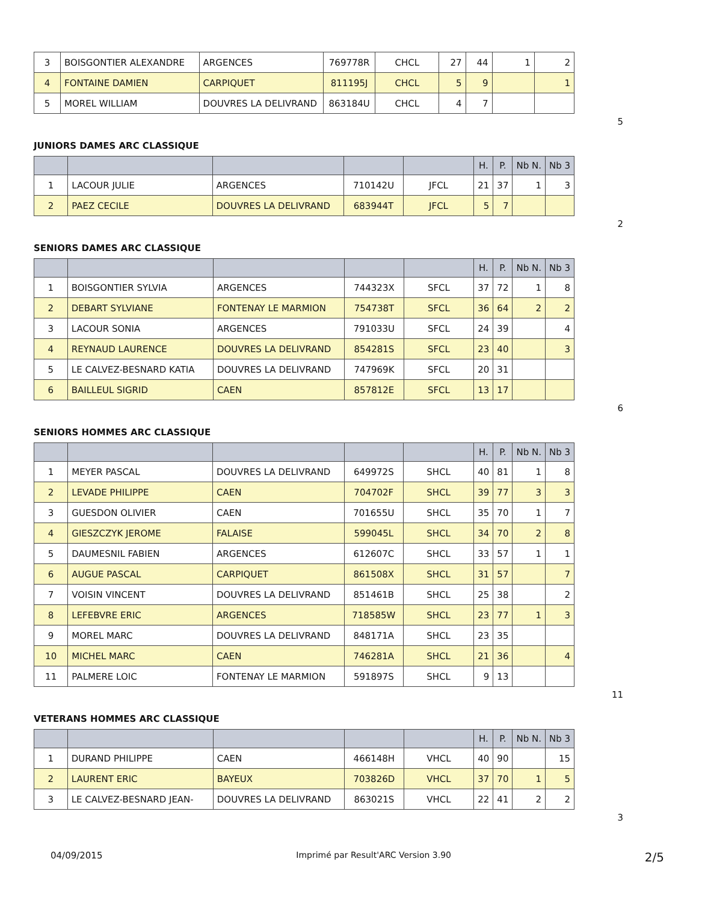| 3 | BOISGONTIER ALEXANDRE | ARGENCES | 769778R | CHCL | 27 | 44 | 1 | 2 |
| 4 | FONTAINE DAMIEN | CARPIQUET | 811195J | CHCL | 5 | 9 | | 1 |
| 5 | MOREL WILLIAM | DOUVRES LA DELIVRAND | 863184U | CHCL | 4 | 7 | | |
5
JUNIORS DAMES ARC CLASSIQUE
| | | | | | H. | P. | Nb N. | Nb 3 |
| --- | --- | --- | --- | --- | --- | --- | --- | --- |
| 1 | LACOUR JULIE | ARGENCES | 710142U | JFCL | 21 | 37 | 1 | 3 |
| 2 | PAEZ CECILE | DOUVRES LA DELIVRAND | 683944T | JFCL | 5 | 7 | | |
2
SENIORS DAMES ARC CLASSIQUE
| | | | | | H. | P. | Nb N. | Nb 3 |
| --- | --- | --- | --- | --- | --- | --- | --- | --- |
| 1 | BOISGONTIER SYLVIA | ARGENCES | 744323X | SFCL | 37 | 72 | 1 | 8 |
| 2 | DEBART SYLVIANE | FONTENAY LE MARMION | 754738T | SFCL | 36 | 64 | 2 | 2 |
| 3 | LACOUR SONIA | ARGENCES | 791033U | SFCL | 24 | 39 | | 4 |
| 4 | REYNAUD LAURENCE | DOUVRES LA DELIVRAND | 854281S | SFCL | 23 | 40 | | 3 |
| 5 | LE CALVEZ-BESNARD KATIA | DOUVRES LA DELIVRAND | 747969K | SFCL | 20 | 31 | | |
| 6 | BAILLEUL SIGRID | CAEN | 857812E | SFCL | 13 | 17 | | |
6
SENIORS HOMMES ARC CLASSIQUE
| | | | | | H. | P. | Nb N. | Nb 3 |
| --- | --- | --- | --- | --- | --- | --- | --- | --- |
| 1 | MEYER PASCAL | DOUVRES LA DELIVRAND | 649972S | SHCL | 40 | 81 | 1 | 8 |
| 2 | LEVADE PHILIPPE | CAEN | 704702F | SHCL | 39 | 77 | 3 | 3 |
| 3 | GUESDON OLIVIER | CAEN | 701655U | SHCL | 35 | 70 | 1 | 7 |
| 4 | GIESZCZYK JEROME | FALAISE | 599045L | SHCL | 34 | 70 | 2 | 8 |
| 5 | DAUMESNIL FABIEN | ARGENCES | 612607C | SHCL | 33 | 57 | 1 | 1 |
| 6 | AUGUE PASCAL | CARPIQUET | 861508X | SHCL | 31 | 57 | | 7 |
| 7 | VOISIN VINCENT | DOUVRES LA DELIVRAND | 851461B | SHCL | 25 | 38 | | 2 |
| 8 | LEFEBVRE ERIC | ARGENCES | 718585W | SHCL | 23 | 77 | 1 | 3 |
| 9 | MOREL MARC | DOUVRES LA DELIVRAND | 848171A | SHCL | 23 | 35 | | |
| 10 | MICHEL MARC | CAEN | 746281A | SHCL | 21 | 36 | | 4 |
| 11 | PALMERE LOIC | FONTENAY LE MARMION | 591897S | SHCL | 9 | 13 | | |
11
VETERANS HOMMES ARC CLASSIQUE
| | | | | | H. | P. | Nb N. | Nb 3 |
| --- | --- | --- | --- | --- | --- | --- | --- | --- |
| 1 | DURAND PHILIPPE | CAEN | 466148H | VHCL | 40 | 90 | | 15 |
| 2 | LAURENT ERIC | BAYEUX | 703826D | VHCL | 37 | 70 | 1 | 5 |
| 3 | LE CALVEZ-BESNARD JEAN- | DOUVRES LA DELIVRAND | 863021S | VHCL | 22 | 41 | 2 | 2 |
3
04/09/2015 Imprimé par Result'ARC Version 3.90 2/5